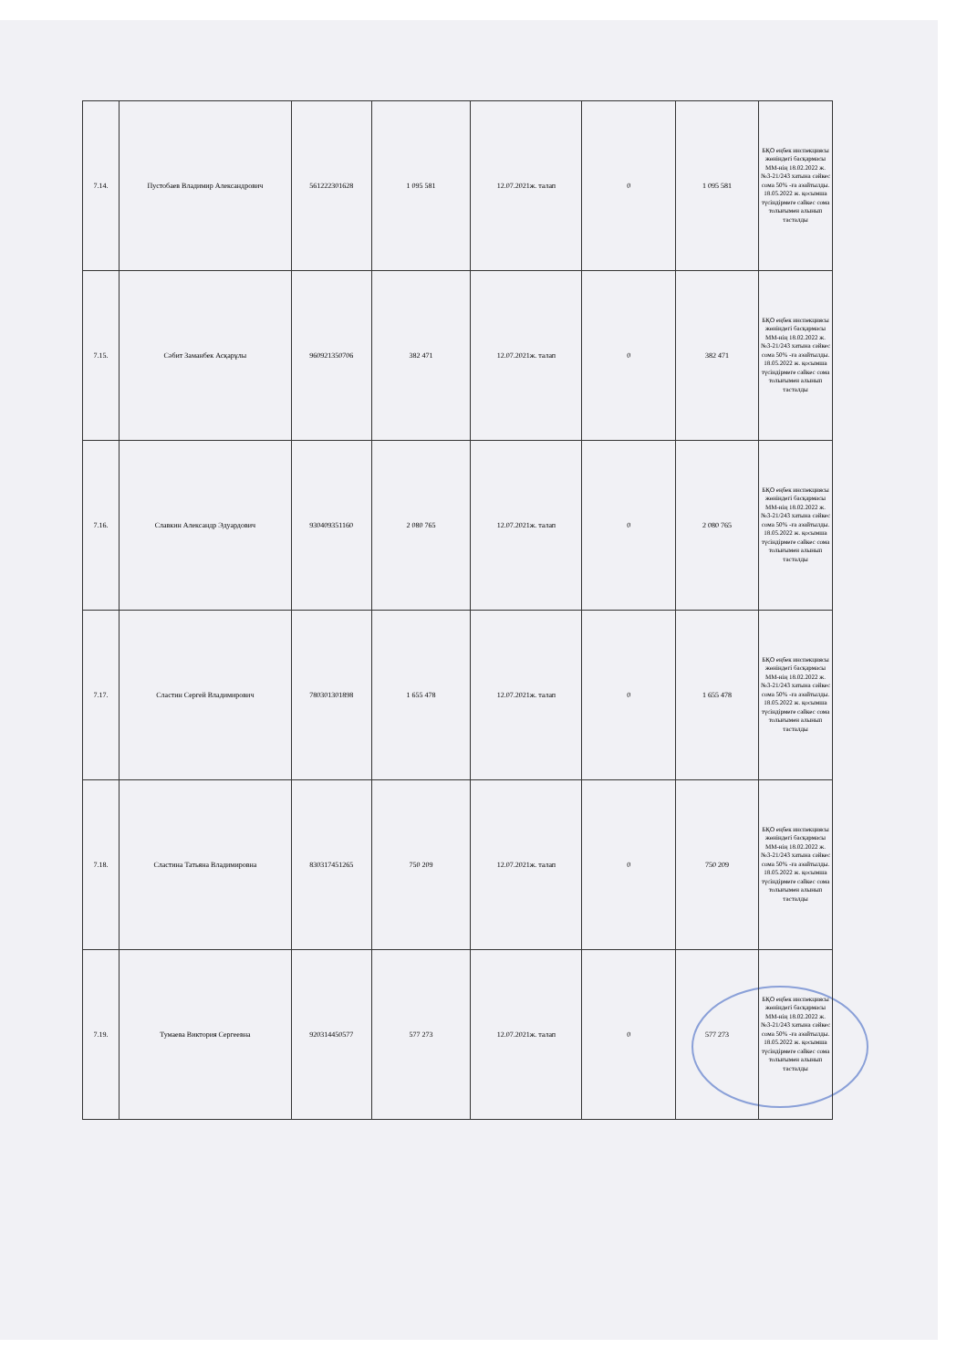| 7.14. | Пустобаев Владимир Александрович | 561222301628 | 1 095 581 | 12.07.2021ж. талап | 0 | 1 095 581 | БҚО еңбек инспекциясы жөніндегі басқармасы ММ-нің 18.02.2022 ж. №3-21/243 хатына сәйкес сома 50% -ға азайтылды. 18.05.2022 ж. қосымша түсіндірмеге сәйкес сома толығымен алынып тасталды |
| 7.15. | Сәбит Заманбек Асқарұлы | 960921350706 | 382 471 | 12.07.2021ж. талап | 0 | 382 471 | БҚО еңбек инспекциясы жөніндегі басқармасы ММ-нің 18.02.2022 ж. №3-21/243 хатына сәйкес сома 50% -ға азайтылды. 18.05.2022 ж. қосымша түсіндірмеге сәйкес сома толығымен алынып тасталды |
| 7.16. | Славкин Александр Эдуардович | 930409351160 | 2 080 765 | 12.07.2021ж. талап | 0 | 2 080 765 | БҚО еңбек инспекциясы жөніндегі басқармасы ММ-нің 18.02.2022 ж. №3-21/243 хатына сәйкес сома 50% -ға азайтылды. 18.05.2022 ж. қосымша түсіндірмеге сәйкес сома толығымен алынып тасталды |
| 7.17. | Сластин Сергей Владимирович | 780301301898 | 1 655 478 | 12.07.2021ж. талап | 0 | 1 655 478 | БҚО еңбек инспекциясы жөніндегі басқармасы ММ-нің 18.02.2022 ж. №3-21/243 хатына сәйкес сома 50% -ға азайтылды. 18.05.2022 ж. қосымша түсіндірмеге сәйкес сома толығымен алынып тасталды |
| 7.18. | Сластина Татьяна Владимировна | 830317451265 | 750 209 | 12.07.2021ж. талап | 0 | 750 209 | БҚО еңбек инспекциясы жөніндегі басқармасы ММ-нің 18.02.2022 ж. №3-21/243 хатына сәйкес сома 50% -ға азайтылды. 18.05.2022 ж. қосымша түсіндірмеге сәйкес сома толығымен алынып тасталды |
| 7.19. | Тумаева Виктория Сергеевна | 920314450577 | 577 273 | 12.07.2021ж. талап | 0 | 577 273 | БҚО еңбек инспекциясы жөніндегі басқармасы ММ-нің 18.02.2022 ж. №3-21/243 хатына сәйкес сома 50% -ға азайтылды. 18.05.2022 ж. қосымша түсіндірмеге сәйкес сома толығымен алынып тасталды |